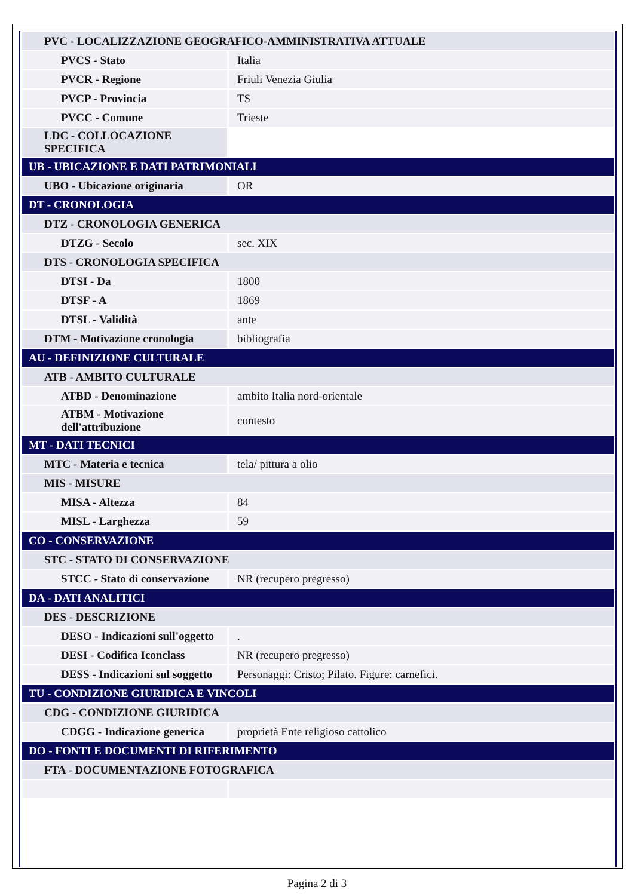| PVC - LOCALIZZAZIONE GEOGRAFICO-AMMINISTRATIVA ATTUALE | |
| PVCS - Stato | Italia |
| PVCR - Regione | Friuli Venezia Giulia |
| PVCP - Provincia | TS |
| PVCC - Comune | Trieste |
| LDC - COLLOCAZIONE SPECIFICA | |
| UB - UBICAZIONE E DATI PATRIMONIALI | |
| UBO - Ubicazione originaria | OR |
| DT - CRONOLOGIA | |
| DTZ - CRONOLOGIA GENERICA | |
| DTZG - Secolo | sec. XIX |
| DTS - CRONOLOGIA SPECIFICA | |
| DTSI - Da | 1800 |
| DTSF - A | 1869 |
| DTSL - Validità | ante |
| DTM - Motivazione cronologia | bibliografia |
| AU - DEFINIZIONE CULTURALE | |
| ATB - AMBITO CULTURALE | |
| ATBD - Denominazione | ambito Italia nord-orientale |
| ATBM - Motivazione dell'attribuzione | contesto |
| MT - DATI TECNICI | |
| MTC - Materia e tecnica | tela/ pittura a olio |
| MIS - MISURE | |
| MISA - Altezza | 84 |
| MISL - Larghezza | 59 |
| CO - CONSERVAZIONE | |
| STC - STATO DI CONSERVAZIONE | |
| STCC - Stato di conservazione | NR (recupero pregresso) |
| DA - DATI ANALITICI | |
| DES - DESCRIZIONE | |
| DESO - Indicazioni sull'oggetto | . |
| DESI - Codifica Iconclass | NR (recupero pregresso) |
| DESS - Indicazioni sul soggetto | Personaggi: Cristo; Pilato. Figure: carnefici. |
| TU - CONDIZIONE GIURIDICA E VINCOLI | |
| CDG - CONDIZIONE GIURIDICA | |
| CDGG - Indicazione generica | proprietà Ente religioso cattolico |
| DO - FONTI E DOCUMENTI DI RIFERIMENTO | |
| FTA - DOCUMENTAZIONE FOTOGRAFICA | |
Pagina 2 di 3